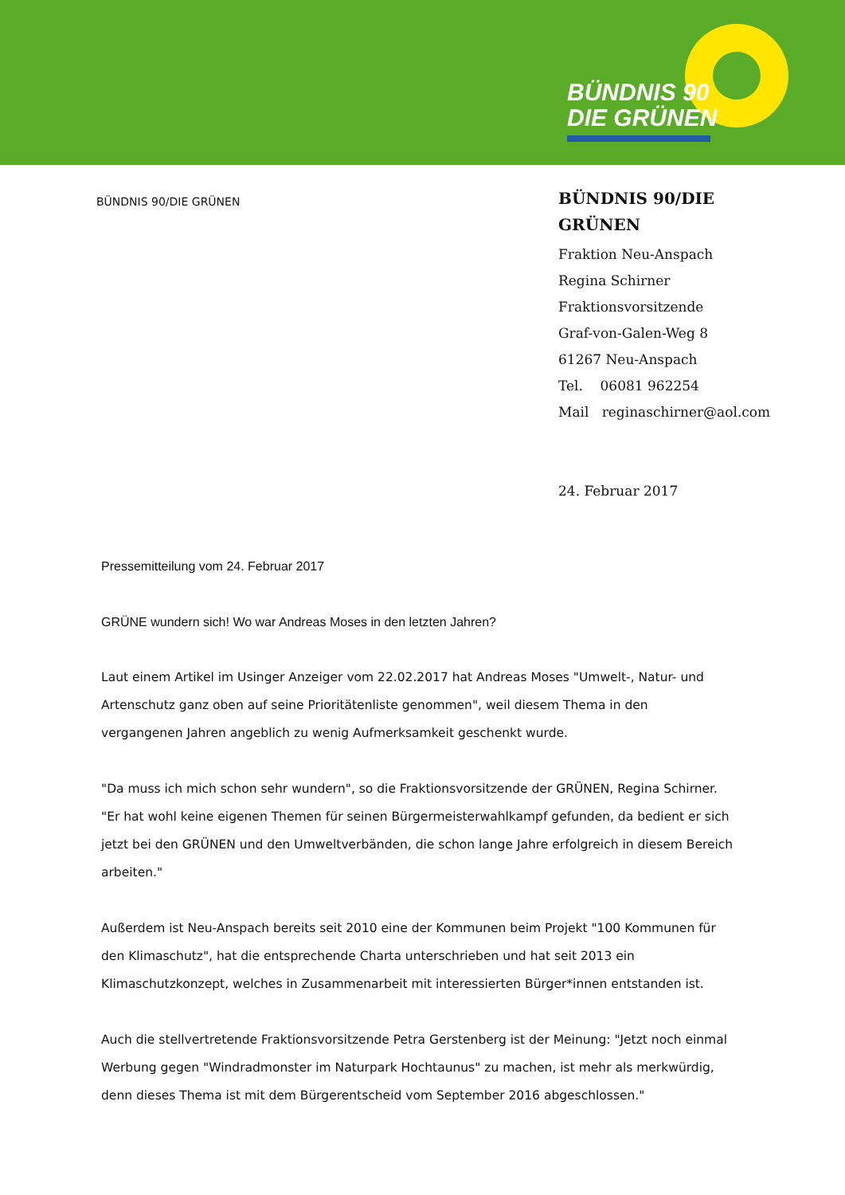BÜNDNIS 90
DIE GRÜNEN
BÜNDNIS 90/DIE GRÜNEN
BÜNDNIS 90/DIE GRÜNEN
Fraktion Neu-Anspach
Regina Schirner
Fraktionsvorsitzende
Graf-von-Galen-Weg 8
61267 Neu-Anspach
Tel. 06081 962254
Mail reginaschirner@aol.com
24. Februar 2017
Pressemitteilung vom 24. Februar 2017
GRÜNE wundern sich! Wo war Andreas Moses in den letzten Jahren?
Laut einem Artikel im Usinger Anzeiger vom 22.02.2017 hat Andreas Moses "Umwelt-, Natur- und Artenschutz ganz oben auf seine Prioritätenliste genommen", weil diesem Thema in den vergangenen Jahren angeblich zu wenig Aufmerksamkeit geschenkt wurde.
"Da muss ich mich schon sehr wundern", so die Fraktionsvorsitzende der GRÜNEN, Regina Schirner. "Er hat wohl keine eigenen Themen für seinen Bürgermeisterwahlkampf gefunden, da bedient er sich jetzt bei den GRÜNEN und den Umweltverbänden, die schon lange Jahre erfolgreich in diesem Bereich arbeiten."
Außerdem ist Neu-Anspach bereits seit 2010 eine der Kommunen beim Projekt "100 Kommunen für den Klimaschutz", hat die entsprechende Charta unterschrieben und hat seit 2013 ein Klimaschutzkonzept, welches in Zusammenarbeit mit interessierten Bürger*innen entstanden ist.
Auch die stellvertretende Fraktionsvorsitzende Petra Gerstenberg ist der Meinung: "Jetzt noch einmal Werbung gegen "Windradmonster im Naturpark Hochtaunus" zu machen, ist mehr als merkwürdig, denn dieses Thema ist mit dem Bürgerentscheid vom September 2016 abgeschlossen."